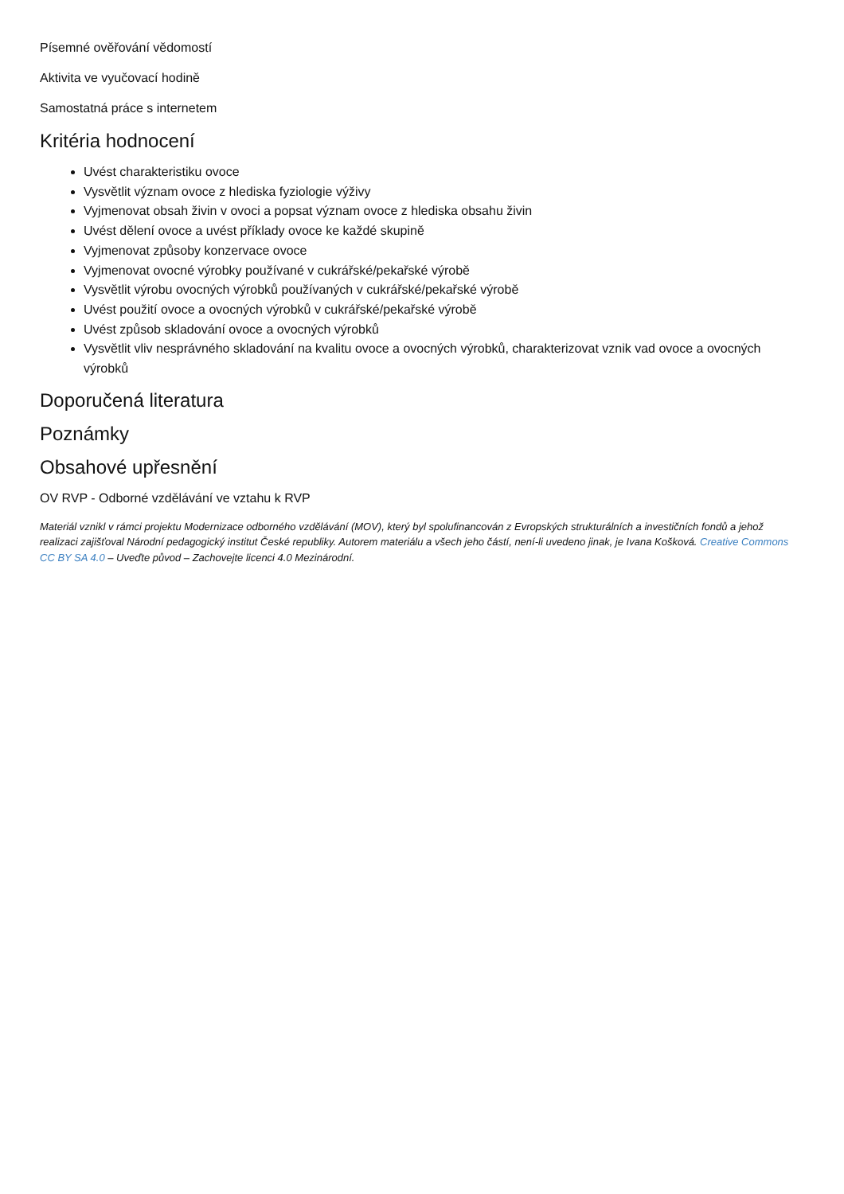Písemné ověřování vědomostí
Aktivita ve vyučovací hodině
Samostatná práce s internetem
Kritéria hodnocení
Uvést charakteristiku ovoce
Vysvětlit význam ovoce z hlediska fyziologie výživy
Vyjmenovat obsah živin v ovoci a popsat význam ovoce z hlediska obsahu živin
Uvést dělení ovoce a uvést příklady ovoce ke každé skupině
Vyjmenovat způsoby konzervace ovoce
Vyjmenovat ovocné výrobky používané v cukrářské/pekařské výrobě
Vysvětlit výrobu ovocných výrobků používaných v cukrářské/pekařské výrobě
Uvést použití ovoce a ovocných výrobků v cukrářské/pekařské výrobě
Uvést způsob skladování ovoce a ovocných výrobků
Vysvětlit vliv nesprávného skladování na kvalitu ovoce a ovocných výrobků, charakterizovat vznik vad ovoce a ovocných výrobků
Doporučená literatura
Poznámky
Obsahové upřesnění
OV RVP - Odborné vzdělávání ve vztahu k RVP
Materiál vznikl v rámci projektu Modernizace odborného vzdělávání (MOV), který byl spolufinancován z Evropských strukturálních a investičních fondů a jehož realizaci zajišťoval Národní pedagogický institut České republiky. Autorem materiálu a všech jeho částí, není-li uvedeno jinak, je Ivana Košková. Creative Commons CC BY SA 4.0 – Uveďte původ – Zachovejte licenci 4.0 Mezinárodní.